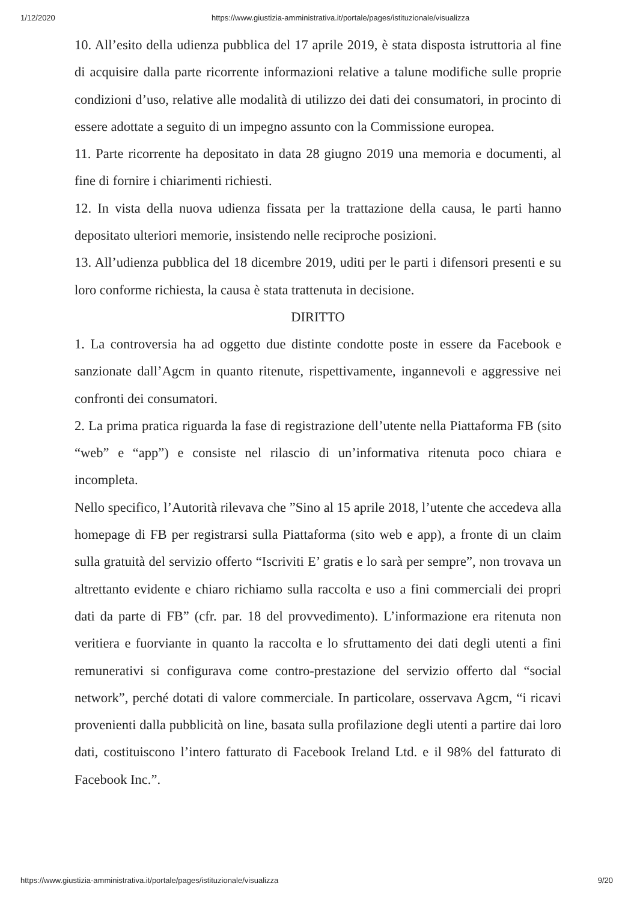1/12/2020 https://www.giustizia-amministrativa.it/portale/pages/istituzionale/visualizza
10. All’esito della udienza pubblica del 17 aprile 2019, è stata disposta istruttoria al fine di acquisire dalla parte ricorrente informazioni relative a talune modifiche sulle proprie condizioni d’uso, relative alle modalità di utilizzo dei dati dei consumatori, in procinto di essere adottate a seguito di un impegno assunto con la Commissione europea.
11. Parte ricorrente ha depositato in data 28 giugno 2019 una memoria e documenti, al fine di fornire i chiarimenti richiesti.
12. In vista della nuova udienza fissata per la trattazione della causa, le parti hanno depositato ulteriori memorie, insistendo nelle reciproche posizioni.
13. All’udienza pubblica del 18 dicembre 2019, uditi per le parti i difensori presenti e su loro conforme richiesta, la causa è stata trattenuta in decisione.
DIRITTO
1. La controversia ha ad oggetto due distinte condotte poste in essere da Facebook e sanzionate dall’Agcm in quanto ritenute, rispettivamente, ingannevoli e aggressive nei confronti dei consumatori.
2. La prima pratica riguarda la fase di registrazione dell’utente nella Piattaforma FB (sito “web” e “app”) e consiste nel rilascio di un’informativa ritenuta poco chiara e incompleta.
Nello specifico, l’Autorità rilevava che ”Sino al 15 aprile 2018, l’utente che accedeva alla homepage di FB per registrarsi sulla Piattaforma (sito web e app), a fronte di un claim sulla gratuità del servizio offerto “Iscriviti E’ gratis e lo sarà per sempre”, non trovava un altrettanto evidente e chiaro richiamo sulla raccolta e uso a fini commerciali dei propri dati da parte di FB” (cfr. par. 18 del provvedimento). L’informazione era ritenuta non veritiera e fuorviante in quanto la raccolta e lo sfruttamento dei dati degli utenti a fini remunerativi si configurava come contro-prestazione del servizio offerto dal “social network”, perché dotati di valore commerciale. In particolare, osservava Agcm, “i ricavi provenienti dalla pubblicità on line, basata sulla profilazione degli utenti a partire dai loro dati, costituiscono l’intero fatturato di Facebook Ireland Ltd. e il 98% del fatturato di Facebook Inc.”.
https://www.giustizia-amministrativa.it/portale/pages/istituzionale/visualizza 9/20